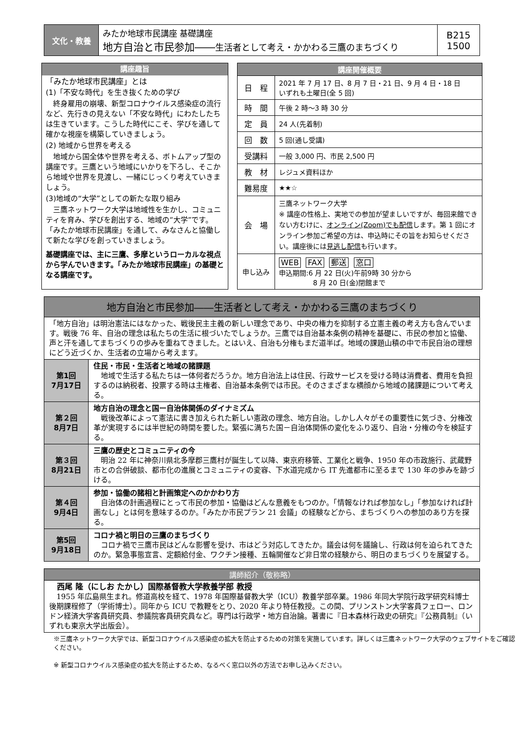| 文化・教養 | みたか地球市民講座 基礎講座 地方自治と市民参加―― 生活者として考え・かかわる三鷹のまちづくり | B215 1500 |
講座趣旨
「みたか地球市民講座」とは
(1)「不安な時代」を生き抜くための学び
　終身雇用の崩壊、新型コロナウイルス感染症の流行など、先行きの見えない「不安な時代」にわたしたちは生きています。こうした時代にこそ、学びを通して確かな視座を構築していきましょう。
(2) 地域から世界を考える
　地域から国全体や世界を考える、ボトムアップ型の講座です。三鷹という地域にいかりを下ろし、そこから地域や世界を見渡し、一緒にじっくり考えていきましょう。
(3)地域の“大学”としての新たな取り組み
　三鷹ネットワーク大学は地域性を生かし、コミュニティを育み、学びを創出する、地域の“大学”です。「みたか地球市民講座」を通して、みなさんと協働して新たな学びを創っていきましょう。
基礎講座では、主に三鷹、多摩というローカルな視点から学んでいきます。「みたか地球市民講座」の基礎となる講座です。
| 講座開催概要 | |
| --- | --- |
| 日 程 | 2021 年 7 月 17 日、8 月 7 日・21 日、9 月 4 日・18 日 いずれも土曜日(全 5 回) |
| 時 間 | 午後 2 時～3 時 30 分 |
| 定 員 | 24 人(先着制) |
| 回 数 | 5 回(通し受講) |
| 受講料 | 一般 3,000 円、市民 2,500 円 |
| 教 材 | レジュメ資料ほか |
| 難易度 | ★★☆ |
| 会 場 | 三鷹ネットワーク大学 ※ 講座の性格上、実地での参加が望ましいですが、毎回来館できない方むけに、 オンライン(Zoom)でも配信 します。第 1 回にオンライン参加ご希望の方は、申込時にその旨をお知らせください。講座後には 見逃し配信 も行います。 |
| 申し込み | WEB FAX 郵送 窓口 申込期間:6 月 22 日(火)午前9時 30 分から 8 月 20 日(金)閉館まで |
| 地方自治と市民参加――生活者として考え・かかわる三鷹のまちづくり | |
| --- | --- |
| 「地方自治」は明治憲法にはなかった、戦後民主主義の新しい理念であり、中央の権力を抑制する立憲主義の考え方も含んでいます。戦後 76 年、自治の理念は私たちの生活に根づいたでしょうか。三鷹では自治基本条例の精神を基礎に、市民の参加と協働、声と汗を通してまちづくりの歩みを重ねてきました。とはいえ、自治も分権もまだ道半ば。地域の課題山積の中で市民自治の理想にどう近づくか、生活者の立場から考えます。 | |
| 第1回 7月17日 | 住民・市民・生活者と地域の諸課題 地域で生活する私たちは一体何者だろうか。地方自治法上は住民、行政サービスを受ける時は消費者、費用を負担するのは納税者、投票する時は主権者、自治基本条例では市民。そのさまざまな横顔から地域の諸課題について考える。 |
| 第２回 8月7日 | 地方自治の理念と国ー自治体関係のダイナミズム 戦後改革によって憲法に書き加えられた新しい憲政の理念、地方自治。しかし人々がその重要性に気づき、分権改革が実現するには半世紀の時間を要した。緊張に満ちた国－自治体関係の変化をふり返り、自治・分権の今を検証する。 |
| 第３回 8月21日 | 三鷹の歴史とコミュニティの今 明治 22 年に神奈川県北多摩郡三鷹村が誕生して以降、東京府移管、工業化と戦争、1950 年の市政施行、武蔵野市との合併破談、都市化の進展とコミュニティの変容、下水道完成から IT 先進都市に至るまで 130 年の歩みを跡づける。 |
| 第４回 9月4日 | 参加・協働の諸相と計画策定へのかかわり方 自治体の計画過程にとって市民の参加・協働はどんな意義をもつのか。「情報なければ参加なし」「参加なければ計画なし」とは何を意味するのか。「みたか市民プラン 21 会議」の経験などから、まちづくりへの参加のあり方を探る。 |
| 第5回 9月18日 | コロナ禍と明日の三鷹のまちづくり コロナ禍で三鷹市民はどんな影響を受け、市はどう対応してきたか。議会は何を議論し、行政は何を迫られてきたのか。緊急事態宣言、定額給付金、ワクチン接種、五輪開催など非日常の経験から、明日のまちづくりを展望する。 |
| 講師紹介（敬称略） |
| --- |
| 西尾 隆（にしお たかし）国際基督教大学教養学部 教授 1955 年広島県生まれ。修道高校を経て、1978 年国際基督教大学（ICU）教養学部卒業。1986 年同大学院行政学研究科博士後期課程修了（学術博士）。同年から ICU で教鞭をとり、2020 年より特任教授。この間、プリンストン大学客員フェロー、ロンドン経済大学客員研究員、参議院客員研究員など。専門は行政学・地方自治論。著書に『日本森林行政史の研究』『公務員制』（いずれも東京大学出版会）。 |
※三鷹ネットワーク大学では、新型コロナウイルス感染症の拡大を防止するための対策を実施しています。詳しくは三鷹ネットワーク大学のウェブサイトをご確認ください。
※ 新型コロナウイルス感染症の拡大を防止するため、なるべく窓口以外の方法でお申し込みください。